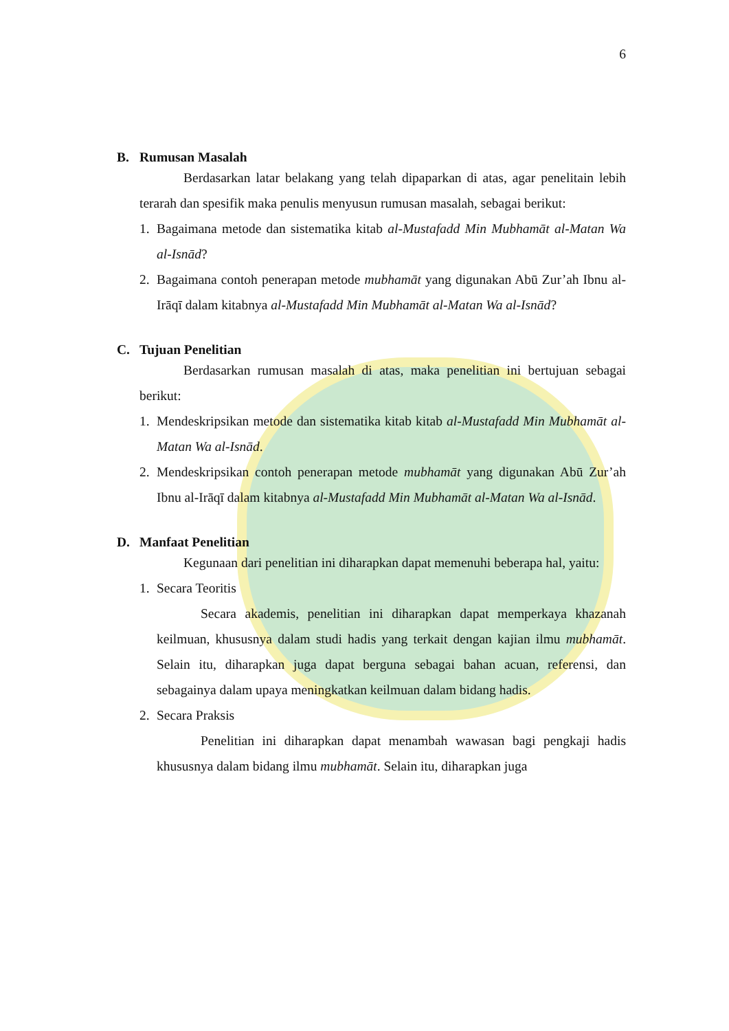6
B. Rumusan Masalah
Berdasarkan latar belakang yang telah dipaparkan di atas, agar penelitain lebih terarah dan spesifik maka penulis menyusun rumusan masalah, sebagai berikut:
1. Bagaimana metode dan sistematika kitab al-Mustafadd Min Mubhamāt al-Matan Wa al-Isnād?
2. Bagaimana contoh penerapan metode mubhamāt yang digunakan Abū Zur’ah Ibnu al-Irāqī dalam kitabnya al-Mustafadd Min Mubhamāt al-Matan Wa al-Isnād?
C. Tujuan Penelitian
Berdasarkan rumusan masalah di atas, maka penelitian ini bertujuan sebagai berikut:
1. Mendeskripsikan metode dan sistematika kitab kitab al-Mustafadd Min Mubhamāt al-Matan Wa al-Isnād.
2. Mendeskripsikan contoh penerapan metode mubhamāt yang digunakan Abū Zur’ah Ibnu al-Irāqī dalam kitabnya al-Mustafadd Min Mubhamāt al-Matan Wa al-Isnād.
D. Manfaat Penelitian
Kegunaan dari penelitian ini diharapkan dapat memenuhi beberapa hal, yaitu:
1. Secara Teoritis
Secara akademis, penelitian ini diharapkan dapat memperkaya khazanah keilmuan, khususnya dalam studi hadis yang terkait dengan kajian ilmu mubhamāt. Selain itu, diharapkan juga dapat berguna sebagai bahan acuan, referensi, dan sebagainya dalam upaya meningkatkan keilmuan dalam bidang hadis.
2. Secara Praksis
Penelitian ini diharapkan dapat menambah wawasan bagi pengkaji hadis khususnya dalam bidang ilmu mubhamāt. Selain itu, diharapkan juga